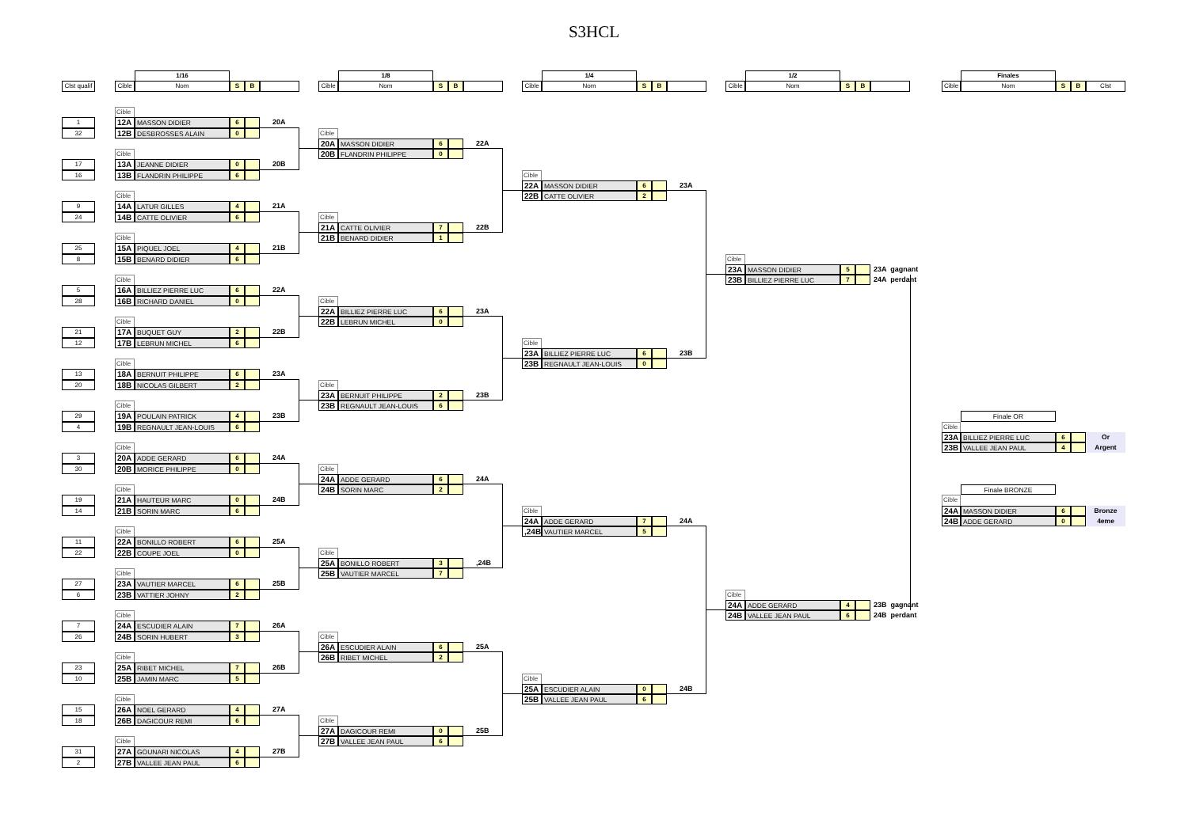S3HCL
1/16
1/8
1/4
1/2
Finales
Clst qualif
Cible
Nom
S
B
Cible
Nom
S
B
Cible
Nom
S
B
Cible
Nom
S
B
Cible
Nom
S
B
Clst
Cible
1
12A
MASSON DIDIER
6
20A
32
12B
DESBROSSES ALAIN
0
Cible
20A
MASSON DIDIER
6
22A
20B
FLANDRIN PHILIPPE
0
Cible
17
13A
JEANNE DIDIER
0
20B
16
13B
FLANDRIN PHILIPPE
6
Cible
22A
MASSON DIDIER
6
23A
22B
CATTE OLIVIER
2
Cible
9
14A
LATUR GILLES
4
21A
24
14B
CATTE OLIVIER
6
Cible
21A
CATTE OLIVIER
7
22B
21B
BENARD DIDIER
1
Cible
25
15A
PIQUEL JOEL
4
21B
8
15B
BENARD DIDIER
6
Cible
23A
MASSON DIDIER
5
23A gagnant
23B
BILLIEZ PIERRE LUC
7
24A perdant
Cible
5
16A
BILLIEZ PIERRE LUC
6
22A
28
16B
RICHARD DANIEL
0
Cible
22A
BILLIEZ PIERRE LUC
6
23A
22B
LEBRUN MICHEL
0
Cible
21
17A
BUQUET GUY
2
22B
12
17B
LEBRUN MICHEL
6
Cible
23A
BILLIEZ PIERRE LUC
6
23B
23B
REGNAULT JEAN-LOUIS
0
Cible
13
18A
BERNUIT PHILIPPE
6
23A
20
18B
NICOLAS GILBERT
2
Cible
23A
BERNUIT PHILIPPE
2
23B
23B
REGNAULT JEAN-LOUIS
6
Cible
29
19A
POULAIN PATRICK
4
23B
Finale OR
4
19B
REGNAULT JEAN-LOUIS
6
Cible
23A
BILLIEZ PIERRE LUC
6
Or
Cible
23B
VALLEE JEAN PAUL
4
Argent
3
20A
ADDE GERARD
6
24A
30
20B
MORICE PHILIPPE
0
Cible
24A
ADDE GERARD
6
24A
24B
SORIN MARC
2
Cible
Finale BRONZE
19
21A
HAUTEUR MARC
0
24B
Cible
14
21B
SORIN MARC
6
Cible
24A
MASSON DIDIER
6
Bronze
24A
ADDE GERARD
7
24A
24B
ADDE GERARD
0
4eme
,24B
VAUTIER MARCEL
5
Cible
11
22A
BONILLO ROBERT
6
25A
22
22B
COUPE JOEL
0
Cible
25A
BONILLO ROBERT
3
,24B
25B
VAUTIER MARCEL
7
Cible
27
23A
VAUTIER MARCEL
6
25B
6
23B
VATTIER JOHNY
2
Cible
24A
ADDE GERARD
4
23B gagnant
24B
VALLEE JEAN PAUL
6
24B perdant
Cible
7
24A
ESCUDIER ALAIN
7
26A
26
24B
SORIN HUBERT
3
Cible
26A
ESCUDIER ALAIN
6
25A
26B
RIBET MICHEL
2
Cible
23
25A
RIBET MICHEL
7
26B
10
25B
JAMIN MARC
5
Cible
25A
ESCUDIER ALAIN
0
24B
25B
VALLEE JEAN PAUL
6
Cible
15
26A
NOEL GERARD
4
27A
18
26B
DAGICOUR REMI
6
Cible
27A
DAGICOUR REMI
0
25B
27B
VALLEE JEAN PAUL
6
Cible
31
27A
GOUNARI NICOLAS
4
27B
2
27B
VALLEE JEAN PAUL
6